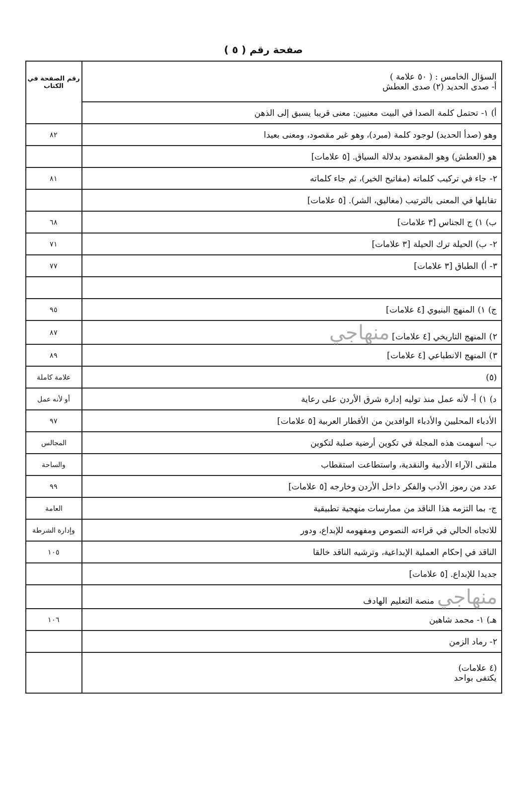صفحة رقم ( ٥ )
| السؤال الخامس : ( ٥٠ علامة ) أ- صدى الحديد (٢) صدى العطش | رقم الصفحة في الكتاب |
| أ) ١- تحتمل كلمة الصدا في البيت معنيين: معنى قريبا يسبق إلى الذهن | |
| وهو (صدأ الحديد) لوجود كلمة (مبرد)، وهو غير مقصود، ومعنى بعيدا | ٨٢ |
| هو (العطش) وهو المقصود بدلالة السياق. [٥ علامات] | |
| ٢- جاء في تركيب كلماته (مفاتيح الخير)، ثم جاء كلماته | ٨١ |
| تقابلها في المعنى بالترتيب (مغاليق، الشر). [٥ علامات] | |
| ب) ١) ج الجناس [٣ علامات] | ٦٨ |
| ٢- ب) الحيلة ترك الحيلة [٣ علامات] | ٧١ |
| ٣- أ) الطباق [٣ علامات] | ٧٧ |
| ج) ١) المنهج البنيوي [٤ علامات] | ٩٥ |
| ٢) المنهج التاريخي [٤ علامات] منهاجي | ٨٧ |
| ٣) المنهج الانطباعي [٤ علامات] | ٨٩ |
| (٥) | علامة كاملة |
| د) ١) أ- لأنه عمل منذ توليه إدارة شرق الأردن على رعاية | أو لأنه عمل |
| الأدباء المحليين والأدباء الوافدين من الأقطار العربية [٥ علامات] | ٩٧ |
| ب- أسهمت هذه المجلة في تكوين أرضية صلبة لتكوين | المجالس |
| ملتقى الآراء الأدبية والنقدية، واستطاعت استقطاب | والساحة |
| عدد من رموز الأدب والفكر داخل الأردن وخارجه [٥ علامات] | ٩٩ |
| ج- بما التزمه هذا الناقد من ممارسات منهجية تطبيقية | العامة |
| للاتجاه الحالي في قراءته النصوص ومفهومه للإبداع، ودور | وإدارة الشرطة |
| الناقد في إحكام العملية الإبداعية، وترشيه الناقد خالقا | ١٠٥ |
| جديدا للإبداع. [٥ علامات] | |
| منهاجي منصة التعليم الهادف | |
| هـ) ١- محمد شاهين | ١٠٦ |
| ٢- رماد الزمن | |
| (٤ علامات) يكتفى بواحد | |